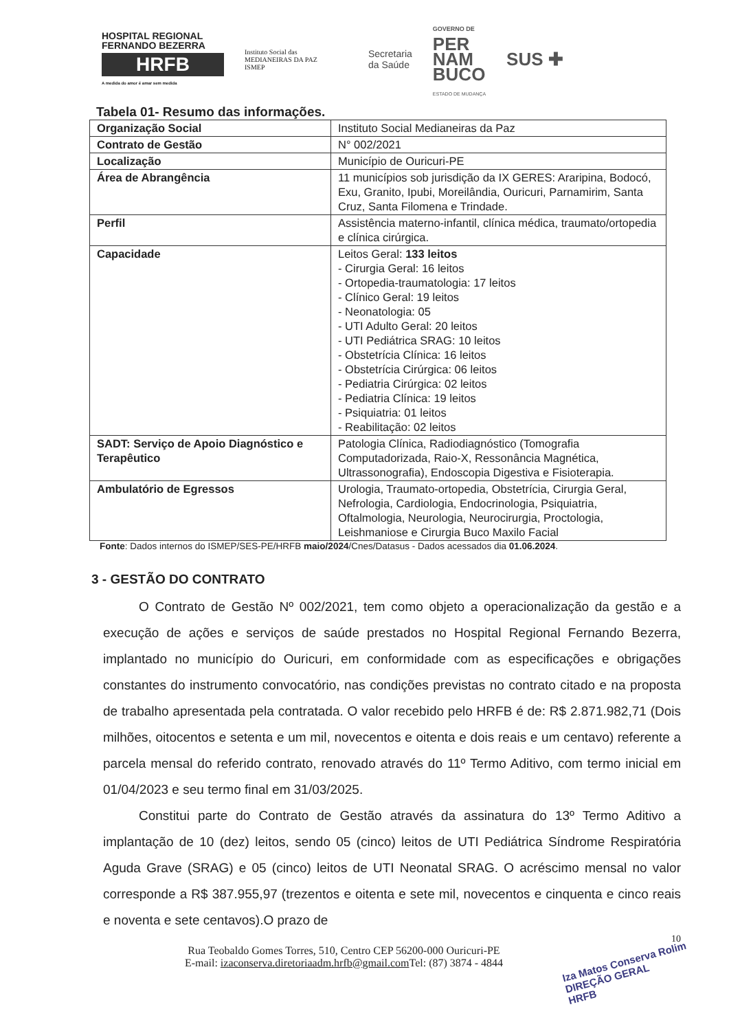HOSPITAL REGIONAL
FERNANDO BEZERRA
HRFB
A medida do amor é amar sem medida
Instituto Social das
MEDIANEIRAS DA PAZ
ISMEP
Secretaria
da Saúde
GOVERNO DE
PER
NAM
BUCO
ESTADO DE MUDANÇA
SUS ✚
Tabela 01- Resumo das informações.
| Organização Social | Instituto Social Medianeiras da Paz |
| Contrato de Gestão | N° 002/2021 |
| Localização | Município de Ouricuri-PE |
| Área de Abrangência | 11 municípios sob jurisdição da IX GERES: Araripina, Bodocó, Exu, Granito, Ipubi, Moreilândia, Ouricuri, Parnamirim, Santa Cruz, Santa Filomena e Trindade. |
| Perfil | Assistência materno-infantil, clínica médica, traumato/ortopedia e clínica cirúrgica. |
| Capacidade | Leitos Geral: 133 leitos - Cirurgia Geral: 16 leitos - Ortopedia-traumatologia: 17 leitos - Clínico Geral: 19 leitos - Neonatologia: 05 - UTI Adulto Geral: 20 leitos - UTI Pediátrica SRAG: 10 leitos - Obstetrícia Clínica: 16 leitos - Obstetrícia Cirúrgica: 06 leitos - Pediatria Cirúrgica: 02 leitos - Pediatria Clínica: 19 leitos - Psiquiatria: 01 leitos - Reabilitação: 02 leitos |
| SADT: Serviço de Apoio Diagnóstico e Terapêutico | Patologia Clínica, Radiodiagnóstico (Tomografia Computadorizada, Raio-X, Ressonância Magnética, Ultrassonografia), Endoscopia Digestiva e Fisioterapia. |
| Ambulatório de Egressos | Urologia, Traumato-ortopedia, Obstetrícia, Cirurgia Geral, Nefrologia, Cardiologia, Endocrinologia, Psiquiatria, Oftalmologia, Neurologia, Neurocirurgia, Proctologia, Leishmaniose e Cirurgia Buco Maxilo Facial |
Fonte: Dados internos do ISMEP/SES-PE/HRFB maio/2024/Cnes/Datasus - Dados acessados dia 01.06.2024.
3 - GESTÃO DO CONTRATO
O Contrato de Gestão Nº 002/2021, tem como objeto a operacionalização da gestão e a execução de ações e serviços de saúde prestados no Hospital Regional Fernando Bezerra, implantado no município do Ouricuri, em conformidade com as especificações e obrigações constantes do instrumento convocatório, nas condições previstas no contrato citado e na proposta de trabalho apresentada pela contratada. O valor recebido pelo HRFB é de: R$ 2.871.982,71 (Dois milhões, oitocentos e setenta e um mil, novecentos e oitenta e dois reais e um centavo) referente a parcela mensal do referido contrato, renovado através do 11º Termo Aditivo, com termo inicial em 01/04/2023 e seu termo final em 31/03/2025.
Constitui parte do Contrato de Gestão através da assinatura do 13º Termo Aditivo a implantação de 10 (dez) leitos, sendo 05 (cinco) leitos de UTI Pediátrica Síndrome Respiratória Aguda Grave (SRAG) e 05 (cinco) leitos de UTI Neonatal SRAG. O acréscimo mensal no valor corresponde a R$ 387.955,97 (trezentos e oitenta e sete mil, novecentos e cinquenta e cinco reais e noventa e sete centavos).O prazo de
10
Rua Teobaldo Gomes Torres, 510, Centro CEP 56200-000 Ouricuri-PE
E-mail: izaconserva.diretoriaadm.hrfb@gmail.com Tel: (87) 3874 - 4844
Iza Matos Conserva Rolim
DIREÇÃO GERAL
HRFB